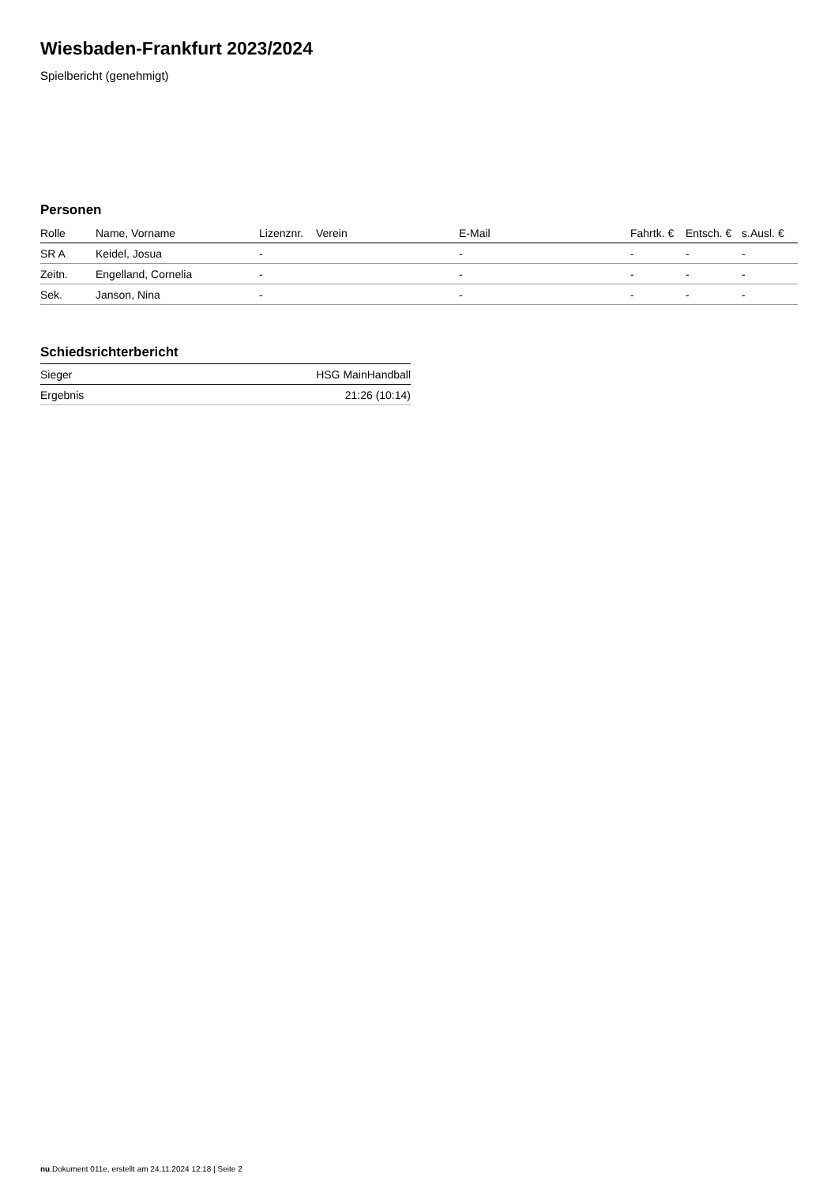Wiesbaden-Frankfurt 2023/2024
Spielbericht (genehmigt)
Personen
| Rolle | Name, Vorname | Lizenznr. | Verein | E-Mail | Fahrtk. € | Entsch. € | s.Ausl. € |
| --- | --- | --- | --- | --- | --- | --- | --- |
| SR A | Keidel, Josua | - | | - | - | - | - |
| Zeitn. | Engelland, Cornelia | - | | - | - | - | - |
| Sek. | Janson, Nina | - | | - | - | - | - |
Schiedsrichterbericht
| Sieger | HSG MainHandball |
| Ergebnis | 21:26 (10:14) |
nu.Dokument 011e, erstellt am 24.11.2024 12:18 | Seite 2